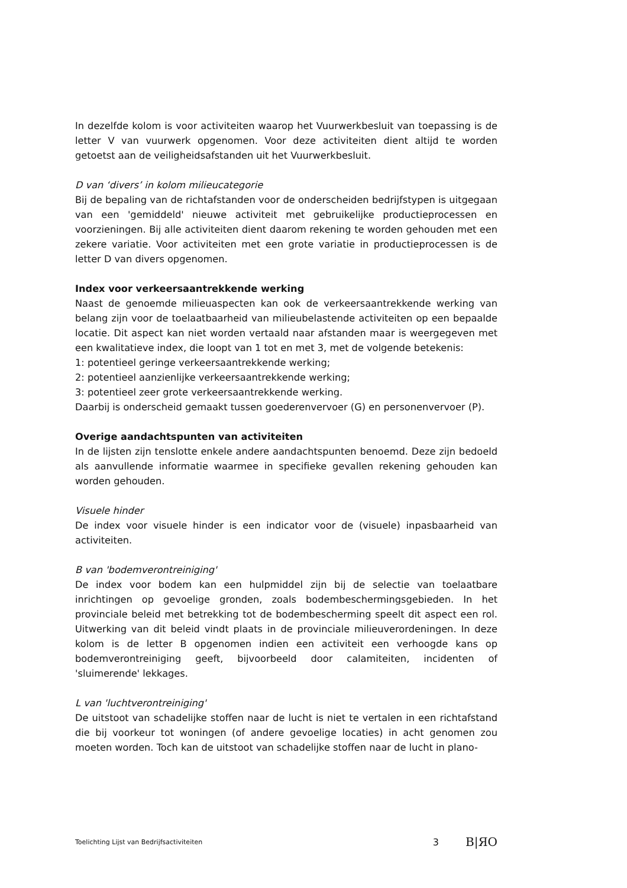In dezelfde kolom is voor activiteiten waarop het Vuurwerkbesluit van toepassing is de letter V van vuurwerk opgenomen. Voor deze activiteiten dient altijd te worden getoetst aan de veiligheidsafstanden uit het Vuurwerkbesluit.
D van ‘divers’ in kolom milieucategorie
Bij de bepaling van de richtafstanden voor de onderscheiden bedrijfstypen is uitgegaan van een 'gemiddeld' nieuwe activiteit met gebruikelijke productieprocessen en voorzieningen. Bij alle activiteiten dient daarom rekening te worden gehouden met een zekere variatie. Voor activiteiten met een grote variatie in productieprocessen is de letter D van divers opgenomen.
Index voor verkeersaantrekkende werking
Naast de genoemde milieuaspecten kan ook de verkeersaantrekkende werking van belang zijn voor de toelaatbaarheid van milieubelastende activiteiten op een bepaalde locatie. Dit aspect kan niet worden vertaald naar afstanden maar is weergegeven met een kwalitatieve index, die loopt van 1 tot en met 3, met de volgende betekenis:
1: potentieel geringe verkeersaantrekkende werking;
2: potentieel aanzienlijke verkeersaantrekkende werking;
3: potentieel zeer grote verkeersaantrekkende werking.
Daarbij is onderscheid gemaakt tussen goederenvervoer (G) en personenvervoer (P).
Overige aandachtspunten van activiteiten
In de lijsten zijn tenslotte enkele andere aandachtspunten benoemd. Deze zijn bedoeld als aanvullende informatie waarmee in specifieke gevallen rekening gehouden kan worden gehouden.
Visuele hinder
De index voor visuele hinder is een indicator voor de (visuele) inpasbaarheid van activiteiten.
B van 'bodemverontreiniging'
De index voor bodem kan een hulpmiddel zijn bij de selectie van toelaatbare inrichtingen op gevoelige gronden, zoals bodembeschermingsgebieden. In het provinciale beleid met betrekking tot de bodembescherming speelt dit aspect een rol. Uitwerking van dit beleid vindt plaats in de provinciale milieuverordeningen. In deze kolom is de letter B opgenomen indien een activiteit een verhoogde kans op bodemverontreiniging geeft, bijvoorbeeld door calamiteiten, incidenten of 'sluimerende' lekkages.
L van 'luchtverontreiniging'
De uitstoot van schadelijke stoffen naar de lucht is niet te vertalen in een richtafstand die bij voorkeur tot woningen (of andere gevoelige locaties) in acht genomen zou moeten worden. Toch kan de uitstoot van schadelijke stoffen naar de lucht in plano-
Toelichting Lijst van Bedrijfsactiviteiten 3 B|ЯO